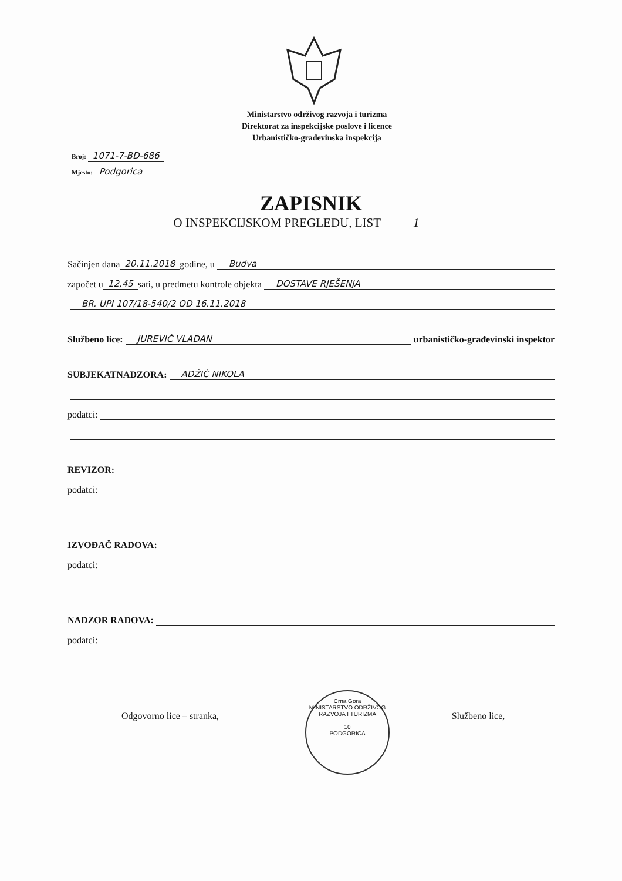Ministarstvo održivog razvoja i turizma
Direktorat za inspekcijske poslove i licence
Urbanističko-građevinska inspekcija
Broj: 1071-7-BD-686
Mjesto: Podgorica
ZAPISNIK
O INSPEKCIJSKOM PREGLEDU, LIST 1
Sačinjen dana 20.11.2018 godine, u Budva
započet u 12,45 sati, u predmetu kontrole objekta DOSTAVE RJEŠENJA
BR. UPI 107/18-540/2 OD 16.11.2018
Službeno lice: JUREVIĆ VLADAN urbanističko-građevinski inspektor
SUBJEKATNADZORA: ADŽIĆ NIKOLA
podatci:
REVIZOR:
podatci:
IZVOĐAČ RADOVA:
podatci:
NADZOR RADOVA:
podatci:
Crna Gora
MINISTARSTVO ODRŽIVOG RAZVOJA I TURIZMA
10
PODGORICA
Odgovorno lice – stranka, Službeno lice,